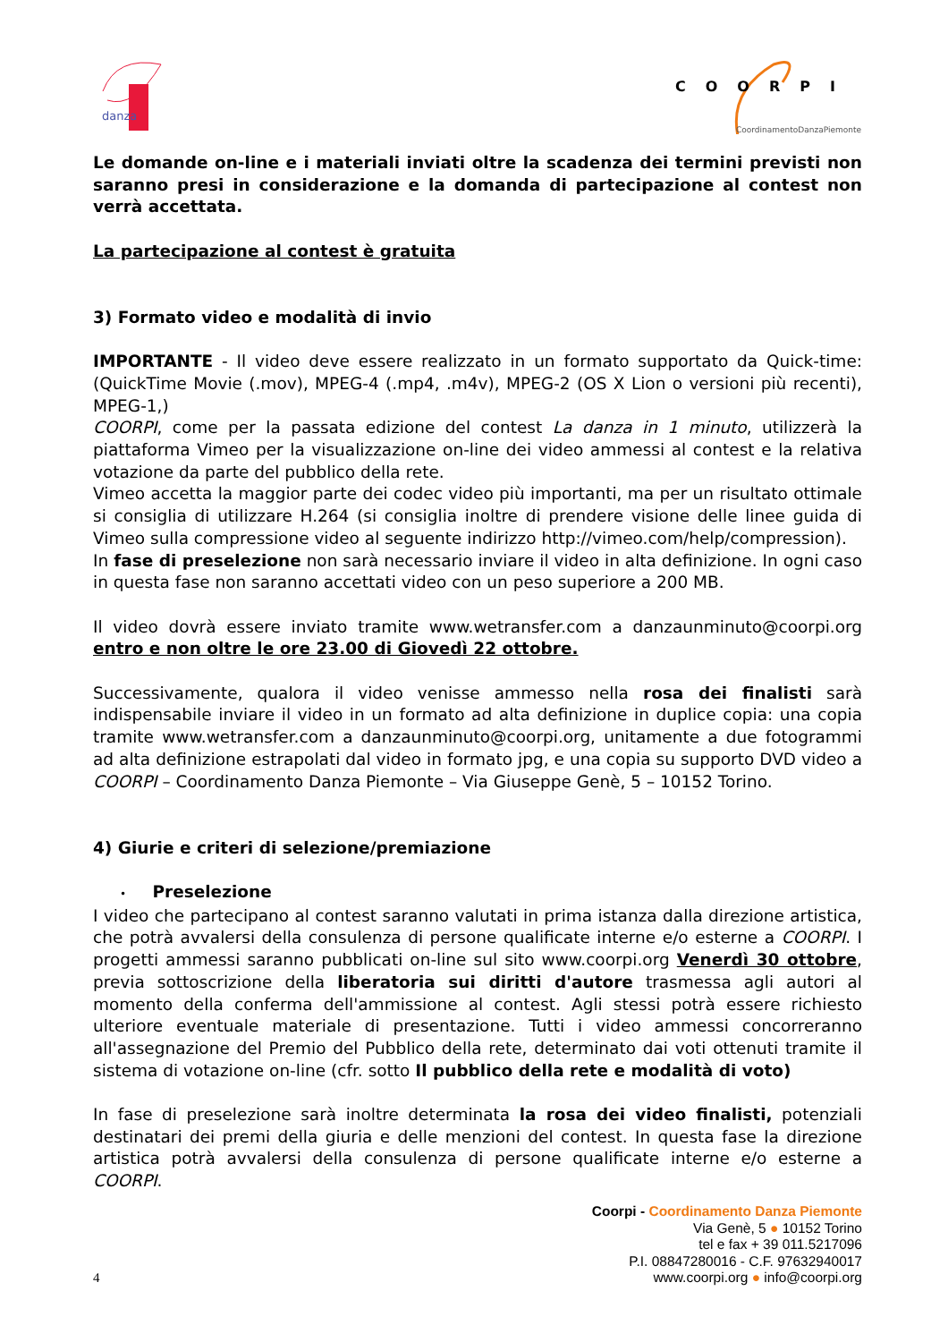danza
COORPI
CoordinamentoDanzaPiemonte
Le domande on-line e i materiali inviati oltre la scadenza dei termini previsti non saranno presi in considerazione e la domanda di partecipazione al contest non verrà accettata.
La partecipazione al contest è gratuita
3) Formato video e modalità di invio
IMPORTANTE - Il video deve essere realizzato in un formato supportato da Quick-time: (QuickTime Movie (.mov), MPEG-4 (.mp4, .m4v), MPEG-2 (OS X Lion o versioni più recenti), MPEG-1,)
COORPI, come per la passata edizione del contest La danza in 1 minuto, utilizzerà la piattaforma Vimeo per la visualizzazione on-line dei video ammessi al contest e la relativa votazione da parte del pubblico della rete.
Vimeo accetta la maggior parte dei codec video più importanti, ma per un risultato ottimale si consiglia di utilizzare H.264 (si consiglia inoltre di prendere visione delle linee guida di Vimeo sulla compressione video al seguente indirizzo http://vimeo.com/help/compression).
In fase di preselezione non sarà necessario inviare il video in alta definizione. In ogni caso in questa fase non saranno accettati video con un peso superiore a 200 MB.
Il video dovrà essere inviato tramite www.wetransfer.com a danzaunminuto@coorpi.org entro e non oltre le ore 23.00 di Giovedì 22 ottobre.
Successivamente, qualora il video venisse ammesso nella rosa dei finalisti sarà indispensabile inviare il video in un formato ad alta definizione in duplice copia: una copia tramite www.wetransfer.com a danzaunminuto@coorpi.org, unitamente a due fotogrammi ad alta definizione estrapolati dal video in formato jpg, e una copia su supporto DVD video a COORPI – Coordinamento Danza Piemonte – Via Giuseppe Genè, 5 – 10152 Torino.
4) Giurie e criteri di selezione/premiazione
• Preselezione
I video che partecipano al contest saranno valutati in prima istanza dalla direzione artistica, che potrà avvalersi della consulenza di persone qualificate interne e/o esterne a COORPI. I progetti ammessi saranno pubblicati on-line sul sito www.coorpi.org Venerdì 30 ottobre, previa sottoscrizione della liberatoria sui diritti d'autore trasmessa agli autori al momento della conferma dell'ammissione al contest. Agli stessi potrà essere richiesto ulteriore eventuale materiale di presentazione. Tutti i video ammessi concorreranno all'assegnazione del Premio del Pubblico della rete, determinato dai voti ottenuti tramite il sistema di votazione on-line (cfr. sotto Il pubblico della rete e modalità di voto)
In fase di preselezione sarà inoltre determinata la rosa dei video finalisti, potenziali destinatari dei premi della giuria e delle menzioni del contest. In questa fase la direzione artistica potrà avvalersi della consulenza di persone qualificate interne e/o esterne a COORPI.
Coorpi - Coordinamento Danza Piemonte
Via Genè, 5 ● 10152 Torino
tel e fax + 39 011.5217096
P.I. 08847280016 - C.F. 97632940017
www.coorpi.org ● info@coorpi.org
4